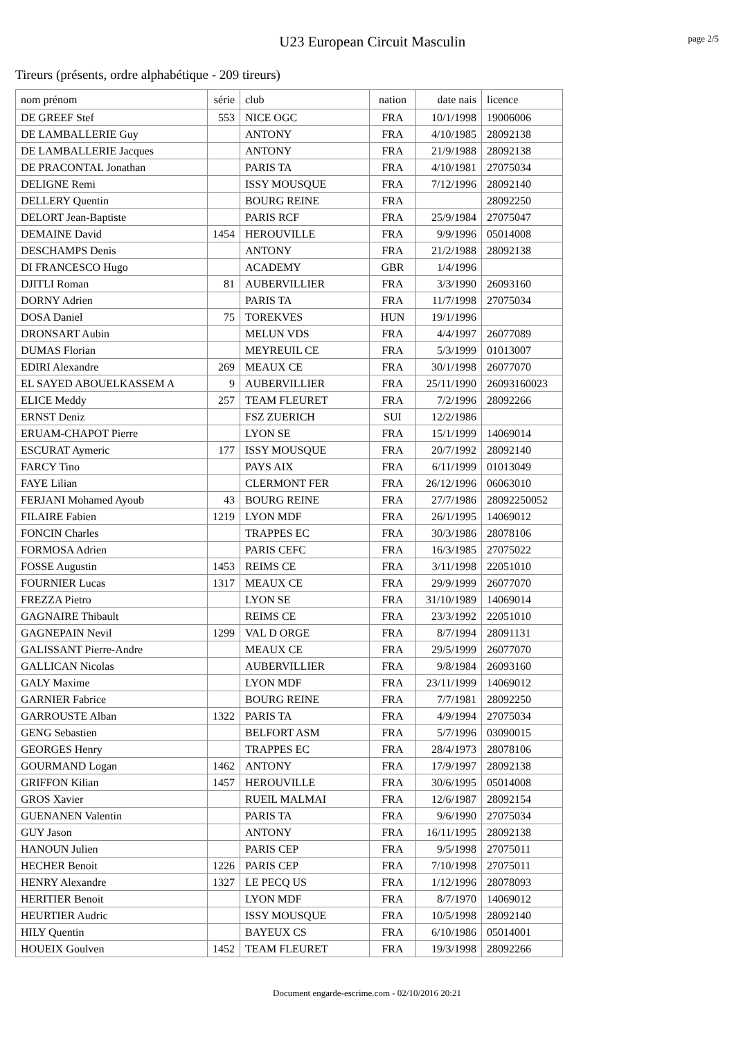U23 European Circuit Masculin
page 2/5
Tireurs (présents, ordre alphabétique - 209 tireurs)
| nom prénom | série | club | nation | date nais | licence |
| --- | --- | --- | --- | --- | --- |
| DE GREEF Stef | 553 | NICE OGC | FRA | 10/1/1998 | 19006006 |
| DE LAMBALLERIE Guy | | ANTONY | FRA | 4/10/1985 | 28092138 |
| DE LAMBALLERIE Jacques | | ANTONY | FRA | 21/9/1988 | 28092138 |
| DE PRACONTAL Jonathan | | PARIS TA | FRA | 4/10/1981 | 27075034 |
| DELIGNE Remi | | ISSY MOUSQUE | FRA | 7/12/1996 | 28092140 |
| DELLERY Quentin | | BOURG REINE | FRA | | 28092250 |
| DELORT Jean-Baptiste | | PARIS RCF | FRA | 25/9/1984 | 27075047 |
| DEMAINE David | 1454 | HEROUVILLE | FRA | 9/9/1996 | 05014008 |
| DESCHAMPS Denis | | ANTONY | FRA | 21/2/1988 | 28092138 |
| DI FRANCESCO Hugo | | ACADEMY | GBR | 1/4/1996 | |
| DJITLI Roman | 81 | AUBERVILLIER | FRA | 3/3/1990 | 26093160 |
| DORNY Adrien | | PARIS TA | FRA | 11/7/1998 | 27075034 |
| DOSA Daniel | 75 | TOREKVES | HUN | 19/1/1996 | |
| DRONSART Aubin | | MELUN VDS | FRA | 4/4/1997 | 26077089 |
| DUMAS Florian | | MEYREUIL CE | FRA | 5/3/1999 | 01013007 |
| EDIRI Alexandre | 269 | MEAUX CE | FRA | 30/1/1998 | 26077070 |
| EL SAYED ABOUELKASSEM A | 9 | AUBERVILLIER | FRA | 25/11/1990 | 26093160023 |
| ELICE Meddy | 257 | TEAM FLEURET | FRA | 7/2/1996 | 28092266 |
| ERNST Deniz | | FSZ ZUERICH | SUI | 12/2/1986 | |
| ERUAM-CHAPOT Pierre | | LYON SE | FRA | 15/1/1999 | 14069014 |
| ESCURAT Aymeric | 177 | ISSY MOUSQUE | FRA | 20/7/1992 | 28092140 |
| FARCY Tino | | PAYS AIX | FRA | 6/11/1999 | 01013049 |
| FAYE Lilian | | CLERMONT FER | FRA | 26/12/1996 | 06063010 |
| FERJANI Mohamed Ayoub | 43 | BOURG REINE | FRA | 27/7/1986 | 28092250052 |
| FILAIRE Fabien | 1219 | LYON MDF | FRA | 26/1/1995 | 14069012 |
| FONCIN Charles | | TRAPPES EC | FRA | 30/3/1986 | 28078106 |
| FORMOSA Adrien | | PARIS CEFC | FRA | 16/3/1985 | 27075022 |
| FOSSE Augustin | 1453 | REIMS CE | FRA | 3/11/1998 | 22051010 |
| FOURNIER Lucas | 1317 | MEAUX CE | FRA | 29/9/1999 | 26077070 |
| FREZZA Pietro | | LYON SE | FRA | 31/10/1989 | 14069014 |
| GAGNAIRE Thibault | | REIMS CE | FRA | 23/3/1992 | 22051010 |
| GAGNEPAIN Nevil | 1299 | VAL D ORGE | FRA | 8/7/1994 | 28091131 |
| GALISSANT Pierre-Andre | | MEAUX CE | FRA | 29/5/1999 | 26077070 |
| GALLICAN Nicolas | | AUBERVILLIER | FRA | 9/8/1984 | 26093160 |
| GALY Maxime | | LYON MDF | FRA | 23/11/1999 | 14069012 |
| GARNIER Fabrice | | BOURG REINE | FRA | 7/7/1981 | 28092250 |
| GARROUSTE Alban | 1322 | PARIS TA | FRA | 4/9/1994 | 27075034 |
| GENG Sebastien | | BELFORT ASM | FRA | 5/7/1996 | 03090015 |
| GEORGES Henry | | TRAPPES EC | FRA | 28/4/1973 | 28078106 |
| GOURMAND Logan | 1462 | ANTONY | FRA | 17/9/1997 | 28092138 |
| GRIFFON Kilian | 1457 | HEROUVILLE | FRA | 30/6/1995 | 05014008 |
| GROS Xavier | | RUEIL MALMAI | FRA | 12/6/1987 | 28092154 |
| GUENANEN Valentin | | PARIS TA | FRA | 9/6/1990 | 27075034 |
| GUY Jason | | ANTONY | FRA | 16/11/1995 | 28092138 |
| HANOUN Julien | | PARIS CEP | FRA | 9/5/1998 | 27075011 |
| HECHER Benoit | 1226 | PARIS CEP | FRA | 7/10/1998 | 27075011 |
| HENRY Alexandre | 1327 | LE PECQ US | FRA | 1/12/1996 | 28078093 |
| HERITIER Benoit | | LYON MDF | FRA | 8/7/1970 | 14069012 |
| HEURTIER Audric | | ISSY MOUSQUE | FRA | 10/5/1998 | 28092140 |
| HILY Quentin | | BAYEUX CS | FRA | 6/10/1986 | 05014001 |
| HOUEIX Goulven | 1452 | TEAM FLEURET | FRA | 19/3/1998 | 28092266 |
Document engarde-escrime.com - 02/10/2016 20:21